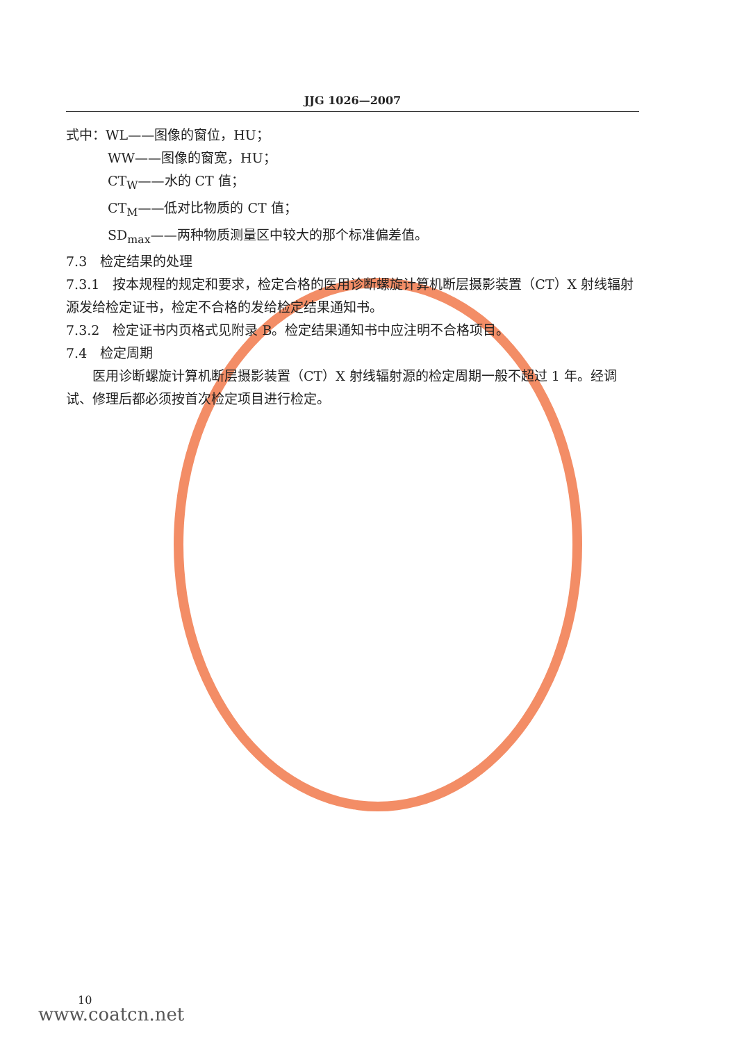JJG 1026—2007
式中：WL——图像的窗位，HU；
WW——图像的窗宽，HU；
CT<sub>W</sub>——水的 CT 值；
CT<sub>M</sub>——低对比物质的 CT 值；
SD<sub>max</sub>——两种物质测量区中较大的那个标准偏差值。
7.3　检定结果的处理
7.3.1　按本规程的规定和要求，检定合格的医用诊断螺旋计算机断层摄影装置（CT）X 射线辐射源发给检定证书，检定不合格的发给检定结果通知书。
7.3.2　检定证书内页格式见附录 B。检定结果通知书中应注明不合格项目。
7.4　检定周期
医用诊断螺旋计算机断层摄影装置（CT）X 射线辐射源的检定周期一般不超过 1 年。经调试、修理后都必须按首次检定项目进行检定。
10
www.coatcn.net